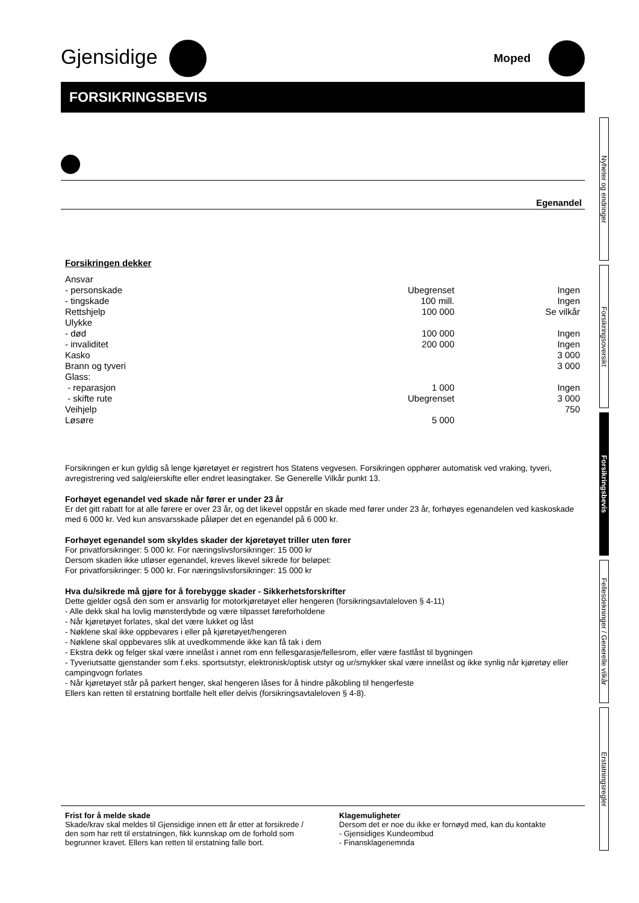Gjensidige
Moped
FORSIKRINGSBEVIS
Egenandel
Forsikringen dekker
| Ansvar | | |
| - personskade | Ubegrenset | Ingen |
| - tingskade | 100 mill. | Ingen |
| Rettshjelp | 100 000 | Se vilkår |
| Ulykke | | |
| - død | 100 000 | Ingen |
| - invaliditet | 200 000 | Ingen |
| Kasko | | 3 000 |
| Brann og tyveri | | 3 000 |
| Glass: | | |
| - reparasjon | 1 000 | Ingen |
| - skifte rute | Ubegrenset | 3 000 |
| Veihjelp | | 750 |
| Løsøre | 5 000 | |
Forsikringen er kun gyldig så lenge kjøretøyet er registrert hos Statens vegvesen. Forsikringen opphører automatisk ved vraking, tyveri, avregistrering ved salg/eierskifte eller endret leasingtaker. Se Generelle Vilkår punkt 13.
Forhøyet egenandel ved skade når fører er under 23 år
Er det gitt rabatt for at alle førere er over 23 år, og det likevel oppstår en skade med fører under 23 år, forhøyes egenandelen ved kaskoskade med 6 000 kr. Ved kun ansvarsskade påløper det en egenandel på 6 000 kr.
Forhøyet egenandel som skyldes skader der kjøretøyet triller uten fører
For privatforsikringer: 5 000 kr. For næringslivsforsikringer: 15 000 kr
Dersom skaden ikke utløser egenandel, kreves likevel sikrede for beløpet:
For privatforsikringer: 5 000 kr. For næringslivsforsikringer: 15 000 kr
Hva du/sikrede må gjøre for å forebygge skader - Sikkerhetsforskrifter
Dette gjelder også den som er ansvarlig for motorkjøretøyet eller hengeren (forsikringsavtaleloven § 4-11)
- Alle dekk skal ha lovlig mønsterdybde og være tilpasset føreforholdene
- Når kjøretøyet forlates, skal det være lukket og låst
- Nøklene skal ikke oppbevares i eller på kjøretøyet/hengeren
- Nøklene skal oppbevares slik at uvedkommende ikke kan få tak i dem
- Ekstra dekk og felger skal være innelåst i annet rom enn fellesgarasje/fellesrom, eller være fastlåst til bygningen
- Tyveriutsatte gjenstander som f.eks. sportsutstyr, elektronisk/optisk utstyr og ur/smykker skal være innelåst og ikke synlig når kjøretøy eller campingvogn forlates
- Når kjøretøyet står på parkert henger, skal hengeren låses for å hindre påkobling til hengerfeste
Ellers kan retten til erstatning bortfalle helt eller delvis (forsikringsavtaleloven § 4-8).
Frist for å melde skade
Skade/krav skal meldes til Gjensidige innen ett år etter at forsikrede / den som har rett til erstatningen, fikk kunnskap om de forhold som begrunner kravet. Ellers kan retten til erstatning falle bort.
Klagemuligheter
Dersom det er noe du ikke er fornøyd med, kan du kontakte
- Gjensidiges Kundeombud
- Finansklagenemnda
Nyheter og endringer
Forsikringsoversikt
Forsikringsbevis
Fellesdekninger / Generelle vilkår
Erstatningsregler